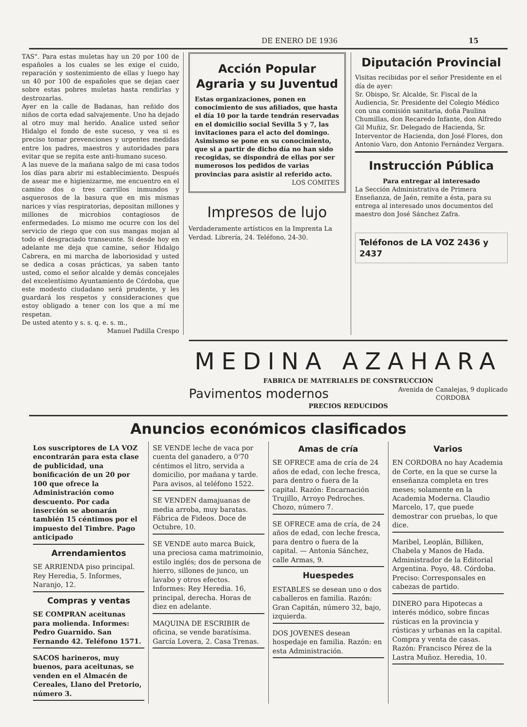DE ENERO DE 1936 15
TAS". Para estas muletas hay un 20 por 100 de españoles a los cuales se les exige el cuido, reparación y sostenimiento de ellas y luego hay un 40 por 100 de españoles que se dejan caer sobre estas pobres muletas hasta rendirlas y destrozarlas.
Ayer en la calle de Badanas, han reñido dos niños de corta edad salvajemente. Uno ha dejado al otro muy mal herido. Analice usted señor Hidalgo el fondo de este suceso, y vea si es preciso tomar prevenciones y urgentes medidas entre los padres, maestros y autoridades para evitar que se repita este anti-humano suceso.
A las nueve de la mañana salgo de mi casa todos los días para abrir mi establecimiento. Después de asear me e higienizarme, me encuentro en el camino dos o tres carrillos inmundos y asquerosos de la basura que en mis mismas narices y vías respiratorias, depositan millones y millones de microbios contagiosos de enfermedades. Lo mismo me ocurre con los del servicio de riego que con sus mangas mojan al todo el desgraciado transeunte. Si desde hoy en adelante me deja que camine, señor Hidalgo Cabrera, en mi marcha de laboriosidad y usted se dedica a cosas prácticas, ya saben tanto usted, como el señor alcalde y demás concejales del excelentísimo Ayuntamiento de Córdoba, que este modesto ciudadano será prudente, y les guardará los respetos y consideraciones que estoy obligado a tener con los que a mí me respetan.
De usted atento y s. s. q. e. s. m.,
Manuel Padilla Crespo
Acción Popular Agraria y su Juventud
Estas organizaciones, ponen en conocimiento de sus afiliados, que hasta el día 10 por la tarde tendrán reservadas en el domicilio social Sevilla 5 y 7, las invitaciones para el acto del domingo.
Asimismo se pone en su conocimiento, que si a partir de dicho día no han sido recogidas, se dispondrá de ellas por ser numerosos los pedidos de varias provincias para asistir al referido acto.
LOS COMITES
Impresos de lujo
Verdaderamente artísticos en la Imprenta La Verdad. Librería, 24. Teléfono, 24-30.
Diputación Provincial
Visitas recibidas por el señor Presidente en el día de ayer:
Sr. Obispo, Sr. Alcalde, Sr. Fiscal de la Audiencia, Sr. Presidente del Colegio Médico con una comisión sanitaria, doña Paulina Chumillas, don Recaredo Infante, don Alfredo Gil Muñiz, Sr. Delegado de Hacienda, Sr. Interventor de Hacienda, don José Flores, don Antonio Varo, don Antonio Fernández Vergara.
Instrucción Pública
Para entregar al interesado
La Sección Administrativa de Primera Enseñanza, de Jaén, remite a ésta, para su entrega al interesado unos documentos del maestro don José Sánchez Zafra.
Teléfonos de LA VOZ 2436 y 2437
MEDINA AZAHARA
FABRICA DE MATERIALES DE CONSTRUCCION
Pavimentos modernos Avenida de Canalejas, 9 duplicado
CORDOBA
PRECIOS REDUCIDOS
Anuncios económicos clasificados
Los suscriptores de LA VOZ encontrarán para esta clase de publicidad, una bonificación de un 20 por 100 que ofrece la Administración como descuento. Por cada inserción se abonarán también 15 céntimos por el impuesto del Timbre. Pago anticipado
Arrendamientos
SE ARRIENDA piso principal. Rey Heredia, 5. Informes, Naranjo, 12.
Compras y ventas
SE COMPRAN aceitunas para molienda. Informes: Pedro Guarnido. San Fernando 42. Teléfono 1571.
SACOS harineros, muy buenos, para aceitunas, se venden en el Almacén de Cereales, Llano del Pretorio, número 3.
SE VENDE leche de vaca por cuenta del ganadero, a 0'70 céntimos el litro, servida a domicilio, por mañana y tarde. Para avisos, al teléfono 1522.
SE VENDEN damajuanas de media arroba, muy baratas. Fábrica de Fideos. Doce de Octubre, 10.
SE VENDE auto marca Buick, una preciosa cama matrimoinio, estilo inglés; dos de persona de hierro, sillones de junco, un lavabo y otros efectos. Informes: Rey Heredia. 16, principal, derecha. Horas de diez en adelante.
MAQUINA DE ESCRIBIR de oficina, se vende baratísima. García Lovera, 2. Casa Trenas.
Amas de cría
SE OFRECE ama de cría de 24 años de edad, con leche fresca, para dentro o fuera de la capital. Razón: Encarnación Trujillo, Arroyo Pedroches. Chozo, número 7.
SE OFRECE ama de cría, de 24 años de edad, con leche fresca, para dentro o fuera de la capital. — Antonia Sánchez, calle Armas, 9.
Huespedes
ESTABLES se desean uno o dos caballeros en familia. Razón: Gran Capitán, número 32, bajo, izquierda.
DOS JOVENES desean hospedaje en familia. Razón: en esta Administración.
Varios
EN CORDOBA no hay Academia de Corte, en la que se curse la enseñanza completa en tres meses; solamente en la Academia Moderna. Claudio Marcelo, 17, que puede demostrar con pruebas, lo que dice.
Maribel, Leoplán, Billiken, Chabela y Manos de Hada. Administrador de la Editorial Argentina. Poyo, 48. Córdoba. Preciso: Corresponsales en cabezas de partido.
DINERO para Hipotecas a interés módico, sobre fincas rústicas en la provincia y rústicas y urbanas en la capital. Compra y venta de casas. Razón: Francisco Pérez de la Lastra Muñoz. Heredia, 10.